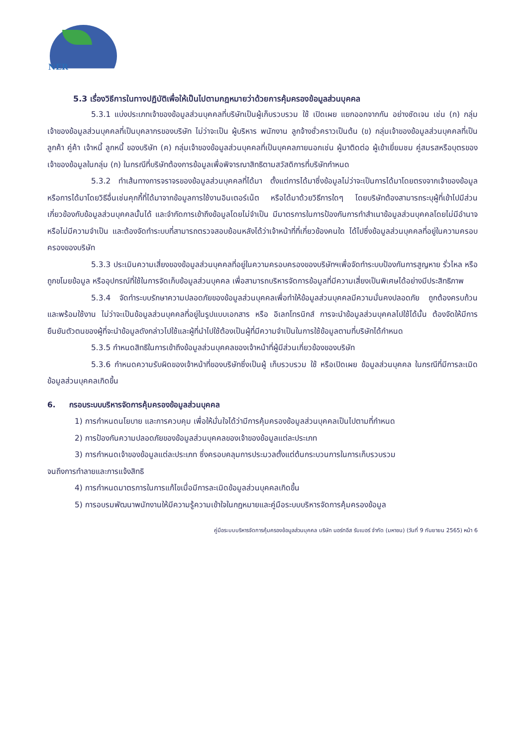NER
5.3 เรื่องวิธีการในทางปฏิบัติเพื่อให้เป็นไปตามกฎหมายว่าด้วยการคุ้มครองข้อมูลส่วนบุคคล
5.3.1 แบ่งประเภทเจ้าของข้อมูลส่วนบุคคลที่บริษัทเป็นผู้เก็บรวบรวม ใช้ เปิดเผย แยกออกจากกัน อย่างชัดเจน เช่น (ก) กลุ่มเจ้าของข้อมูลส่วนบุคคลที่เป็นบุคลากรของบริษัท ไม่ว่าจะเป็น ผู้บริหาร พนักงาน ลูกจ้างชั่วคราวเป็นต้น (ข) กลุ่มเจ้าของข้อมูลส่วนบุคคลที่เป็นลูกค้า คู่ค้า เจ้าหนี้ ลูกหนี้ ของบริษัท (ค) กลุ่มเจ้าของข้อมูลส่วนบุคคลที่เป็นบุคคลภายนอกเช่น ผู้มาติดต่อ ผู้เข้าเยี่ยมชม คู่สมรสหรือบุตรของเจ้าของข้อมูลในกลุ่ม (ก) ในกรณีที่บริษัทต้องการข้อมูลเพื่อพิจารณาสิทธิตามสวัสดิการที่บริษัทกำหนด
5.3.2 ทำเส้นทางการจราจรของข้อมูลส่วนบุคคลที่ได้มา ตั้งแต่การได้มาซึ่งข้อมูลไม่ว่าจะเป็นการได้มาโดยตรงจากเจ้าของข้อมูล หรือการได้มาโดยวิธีอื่นเช่นคุกกี้ที่ได้มาจากข้อมูลการใช้งานอินเตอร์เน็ต หรือได้มาด้วยวิธีการใดๆ โดยบริษัทต้องสามารถระบุผู้ที่เข้าไปมีส่วนเกี่ยวข้องกับข้อมูลส่วนบุคคลนั้นได้ และจำกัดการเข้าถึงข้อมูลโดยไม่จำเป็น มีมาตรการในการป้องกันการทำสำเนาข้อมูลส่วนบุคคลโดยไม่มีอำนาจหรือไม่มีความจำเป็น และต้องจัดทำระบบที่สามารถตรวจสอบย้อนหลังได้ว่าเจ้าหน้าที่ที่เกี่ยวข้องคนใด ได้ไปซึ่งข้อมูลส่วนบุคคลที่อยู่ในความครอบครองของบริษัท
5.3.3 ประเมินความเสี่ยงของข้อมูลส่วนบุคคลที่อยู่ในความครอบครองของบริษัทฯเพื่อจัดทำระบบป้องกันการสูญหาย รั่วไหล หรือถูกขโมยข้อมูล หรืออุปกรณ์ที่ใช้ในการจัดเก็บข้อมูลส่วนบุคคล เพื่อสามารถบริหารจัดการข้อมูลที่มีความเสี่ยงเป็นพิเศษได้อย่างมีประสิทธิภาพ
5.3.4 จัดทำระบบรักษาความปลอดภัยของข้อมูลส่วนบุคคลเพื่อทำให้ข้อมูลส่วนบุคคลมีความมั่นคงปลอดภัย ถูกต้องครบถ้วน และพร้อมใช้งาน ไม่ว่าจะเป็นข้อมูลส่วนบุคคลที่อยู่ในรูปแบบเอกสาร หรือ อิเลกโทรนิกส์ การจะนำข้อมูลส่วนบุคคลไปใช้ได้นั้น ต้องจัดให้มีการยืนยันตัวตนของผู้ที่จะนำข้อมูลดังกล่าวไปใช้และผู้ที่นำไปใช้ต้องเป็นผู้ที่มีความจำเป็นในการใช้ข้อมูลตามที่บริษัทได้กำหนด
5.3.5 กำหนดสิทธิในการเข้าถึงข้อมูลส่วนบุคคลของเจ้าหน้าที่ผู้มีส่วนเกี่ยวข้องของบริษัท
5.3.6 กำหนดความรับผิดของเจ้าหน้าที่ของบริษัทซึ่งเป็นผู้ เก็บรวบรวม ใช้ หรือเปิดเผย ข้อมูลส่วนบุคคล ในกรณีที่มีการละเมิดข้อมูลส่วนบุคคลเกิดขึ้น
6. กรอบระบบบริหารจัดการคุ้มครองข้อมูลส่วนบุคคล
1) การกำหนดนโยบาย และการควบคุม เพื่อให้มั่นใจได้ว่ามีการคุ้มครองข้อมูลส่วนบุคคลเป็นไปตามที่กำหนด
2) การป้องกันความปลอดภัยของข้อมูลส่วนบุคคลของเจ้าของข้อมูลแต่ละประเภท
3) การกำหนดเจ้าของข้อมูลแต่ละประเภท ซึ่งครอบคลุมการประมวลตั้งแต่ต้นกระบวนการในการเก็บรวบรวม
จนถึงการทำลายและการแจ้งสิทธิ
4) การกำหนดมาตรการในการแก้ไขเมื่อมีการละเมิดข้อมูลส่วนบุคคลเกิดขึ้น
5) การอบรมพัฒนาพนักงานให้มีความรู้ความเข้าใจในกฎหมายและคู่มือระบบบริหารจัดการคุ้มครองข้อมูล
คู่มือระบบบริหารจัดการคุ้มครองข้อมูลส่วนบุคคล บริษัท นอร์ทอีส รับเบอร์ จำกัด (มหาชน) (วันที่ 9 กันยายน 2565) หน้า 6